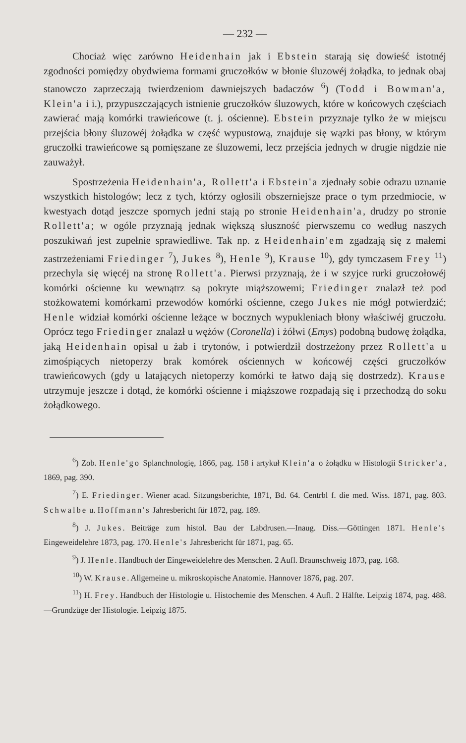— 232 —
Chociaż więc zarówno Heidenhain jak i Ebstein starają się dowieść istotnéj zgodności pomiędzy obydwiema formami gruczołków w błonie śluzowéj żołądka, to jednak obaj stanowczo zaprzeczają twierdzeniom dawniejszych badaczów <sup>6</sup>) (Todd i Bowman'a, Klein'a i i.), przypuszczających istnienie gruczołków śluzowych, które w końcowych częściach zawierać mają komórki trawieńcowe (t. j. ościenne). Ebstein przyznaje tylko że w miejscu przejścia błony śluzowéj żołądka w część wypustową, znajduje się wązki pas błony, w którym gruczołki trawieńcowe są pomięszane ze śluzowemi, lecz przejścia jednych w drugie nigdzie nie zauważył.
Spostrzeżenia Heidenhain'a, Rollett'a i Ebstein'a zjednały sobie odrazu uznanie wszystkich histologów; lecz z tych, którzy ogłosili obszerniejsze prace o tym przedmiocie, w kwestyach dotąd jeszcze spornych jedni stają po stronie Heidenhain'a, drudzy po stronie Rollett'a; w ogóle przyznają jednak większą słuszność pierwszemu co według naszych poszukiwań jest zupełnie sprawiedliwe. Tak np. z Heidenhain'em zgadzają się z małemi zastrzeżeniami Friedinger <sup>7</sup>), Jukes <sup>8</sup>), Henle <sup>9</sup>), Krause <sup>10</sup>), gdy tymczasem Frey <sup>11</sup>) przechyla się więcéj na stronę Rollett'a. Pierwsi przyznają, że i w szyjce rurki gruczołowéj komórki ościenne ku wewnątrz są pokryte miąższowemi; Friedinger znalazł też pod stożkowatemi komórkami przewodów komórki ościenne, czego Jukes nie mógł potwierdzić; Henle widział komórki ościenne leżące w bocznych wypukleniach błony właściwéj gruczołu. Oprócz tego Friedinger znalazł u wężów (Coronella) i żółwi (Emys) podobną budowę żołądka, jaką Heidenhain opisał u żab i trytonów, i potwierdził dostrzeżony przez Rollett'a u zimośpiących nietoperzy brak komórek ościennych w końcowéj części gruczołków trawieńcowych (gdy u latających nietoperzy komórki te łatwo dają się dostrzedz). Krause utrzymuje jeszcze i dotąd, że komórki ościenne i miąższowe rozpadają się i przechodzą do soku żołądkowego.
<sup>6</sup>) Zob. Henle'go Splanchnologię, 1866, pag. 158 i artykuł Klein'a o żołądku w Histologii Stricker'a, 1869, pag. 390.
<sup>7</sup>) E. Friedinger. Wiener acad. Sitzungsberichte, 1871, Bd. 64. Centrbl f. die med. Wiss. 1871, pag. 803. Schwalbe u. Hoffmann's Jahresbericht für 1872, pag. 189.
<sup>8</sup>) J. Jukes. Beiträge zum histol. Bau der Labdrusen.—Inaug. Diss.—Göttingen 1871. Henle's Eingeweidelehre 1873, pag. 170. Henle's Jahresbericht für 1871, pag. 65.
<sup>9</sup>) J. Henle. Handbuch der Eingeweidelehre des Menschen. 2 Aufl. Braunschweig 1873, pag. 168.
<sup>10</sup>) W. Krause. Allgemeine u. mikroskopische Anatomie. Hannover 1876, pag. 207.
<sup>11</sup>) H. Frey. Handbuch der Histologie u. Histochemie des Menschen. 4 Aufl. 2 Hälfte. Leipzig 1874, pag. 488.—Grundzüge der Histologie. Leipzig 1875.